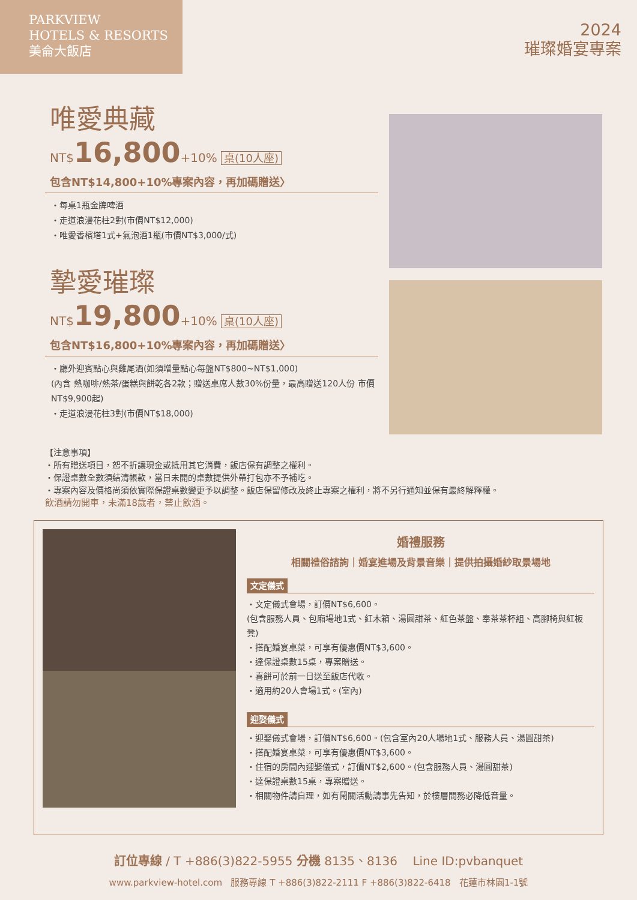PARKVIEW
HOTELS & RESORTS
美侖大飯店
2024
璀璨婚宴專案
唯愛典藏
NT$16,800+10% 桌(10人座)
包含NT$14,800+10%專案內容，再加碼贈送〉
・每桌1瓶金牌啤酒
・走道浪漫花柱2對(市價NT$12,000)
・唯愛香檳塔1式+氣泡酒1瓶(市價NT$3,000/式)
摯愛璀璨
NT$19,800+10% 桌(10人座)
包含NT$16,800+10%專案內容，再加碼贈送〉
・廳外迎賓點心與雞尾酒(如須增量點心每盤NT$800~NT$1,000)
(內含 熱咖啡/熱茶/蛋糕與餅乾各2款；贈送桌席人數30%份量，最高贈送120人份 市價NT$9,900起)
・走道浪漫花柱3對(市價NT$18,000)
【注意事項】
・所有贈送項目，恕不折讓現金或抵用其它消費，飯店保有調整之權利。
・保證桌數全數須結清帳款，當日未開的桌數提供外帶打包亦不予補吃。
・專案內容及價格尚須依實際保證桌數變更予以調整。飯店保留修改及終止專案之權利，將不另行通知並保有最終解釋權。
飲酒請勿開車，未滿18歲者，禁止飲酒。
婚禮服務
相關禮俗諮詢｜婚宴進場及背景音樂｜提供拍攝婚紗取景場地
文定儀式
・文定儀式會場，訂價NT$6,600。
(包含服務人員、包廂場地1式、紅木箱、湯圓甜茶、紅色茶盤、奉茶茶杯組、高腳椅與紅板凳)
・搭配婚宴桌菜，可享有優惠價NT$3,600。
・達保證桌數15桌，專案贈送。
・喜餅可於前一日送至飯店代收。
・適用約20人會場1式。(室內)
迎娶儀式
・迎娶儀式會場，訂價NT$6,600。(包含室內20人場地1式、服務人員、湯圓甜茶)
・搭配婚宴桌菜，可享有優惠價NT$3,600。
・住宿的房間內迎娶儀式，訂價NT$2,600。(包含服務人員、湯圓甜茶)
・達保證桌數15桌，專案贈送。
・相關物件請自理，如有鬧關活動請事先告知，於樓層間務必降低音量。
訂位專線 / T +886(3)822-5955 分機 8135、8136 Line ID:pvbanquet
www.parkview-hotel.com 服務專線 T +886(3)822-2111 F +886(3)822-6418 花蓮市林園1-1號